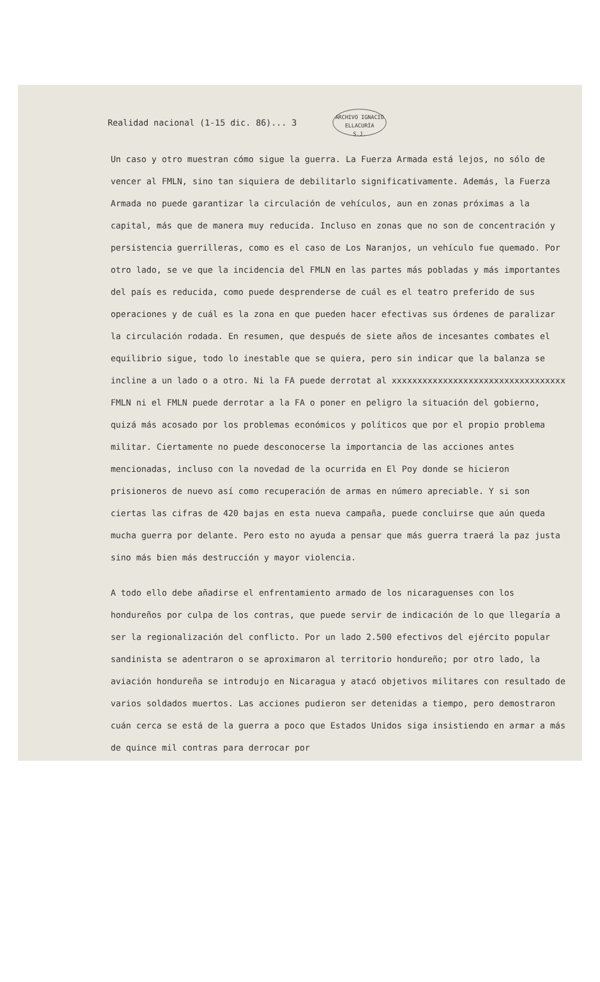Realidad nacional (1-15 dic. 86)... 3
ARCHIVO IGNACIO ELLACURÍA
S.J.
Un caso y otro muestran cómo sigue la guerra. La Fuerza Armada está lejos, no sólo de vencer al FMLN, sino tan siquiera de debilitarlo significativamente. Además, la Fuerza Armada no puede garantizar la circulación de vehículos, aun en zonas próximas a la capital, más que de manera muy reducida. Incluso en zonas que no son de concentración y persistencia guerrilleras, como es el caso de Los Naranjos, un vehículo fue quemado. Por otro lado, se ve que la incidencia del FMLN en las partes más pobladas y más importantes del país es reducida, como puede desprenderse de cuál es el teatro preferido de sus operaciones y de cuál es la zona en que pueden hacer efectivas sus órdenes de paralizar la circulación rodada. En resumen, que después de siete años de incesantes combates el equilibrio sigue, todo lo inestable que se quiera, pero sin indicar que la balanza se incline a un lado o a otro. Ni la FA puede derrotat al xxxxxxxxxxxxxxxxxxxxxxxxxxxxxxxxxx FMLN ni el FMLN puede derrotar a la FA o poner en peligro la situación del gobierno, quizá más acosado por los problemas económicos y políticos que por el propio problema militar. Ciertamente no puede desconocerse la importancia de las acciones antes mencionadas, incluso con la novedad de la ocurrida en El Poy donde se hicieron prisioneros de nuevo así como recuperación de armas en número apreciable. Y si son ciertas las cifras de 420 bajas en esta nueva campaña, puede concluirse que aún queda mucha guerra por delante. Pero esto no ayuda a pensar que más guerra traerá la paz justa sino más bien más destrucción y mayor violencia.
A todo ello debe añadirse el enfrentamiento armado de los nicaraguenses con los hondureños por culpa de los contras, que puede servir de indicación de lo que llegaría a ser la regionalización del conflicto. Por un lado 2.500 efectivos del ejército popular sandinista se adentraron o se aproximaron al territorio hondureño; por otro lado, la aviación hondureña se introdujo en Nicaragua y atacó objetivos militares con resultado de varios soldados muertos. Las acciones pudieron ser detenidas a tiempo, pero demostraron cuán cerca se está de la guerra a poco que Estados Unidos siga insistiendo en armar a más de quince mil contras para derrocar por